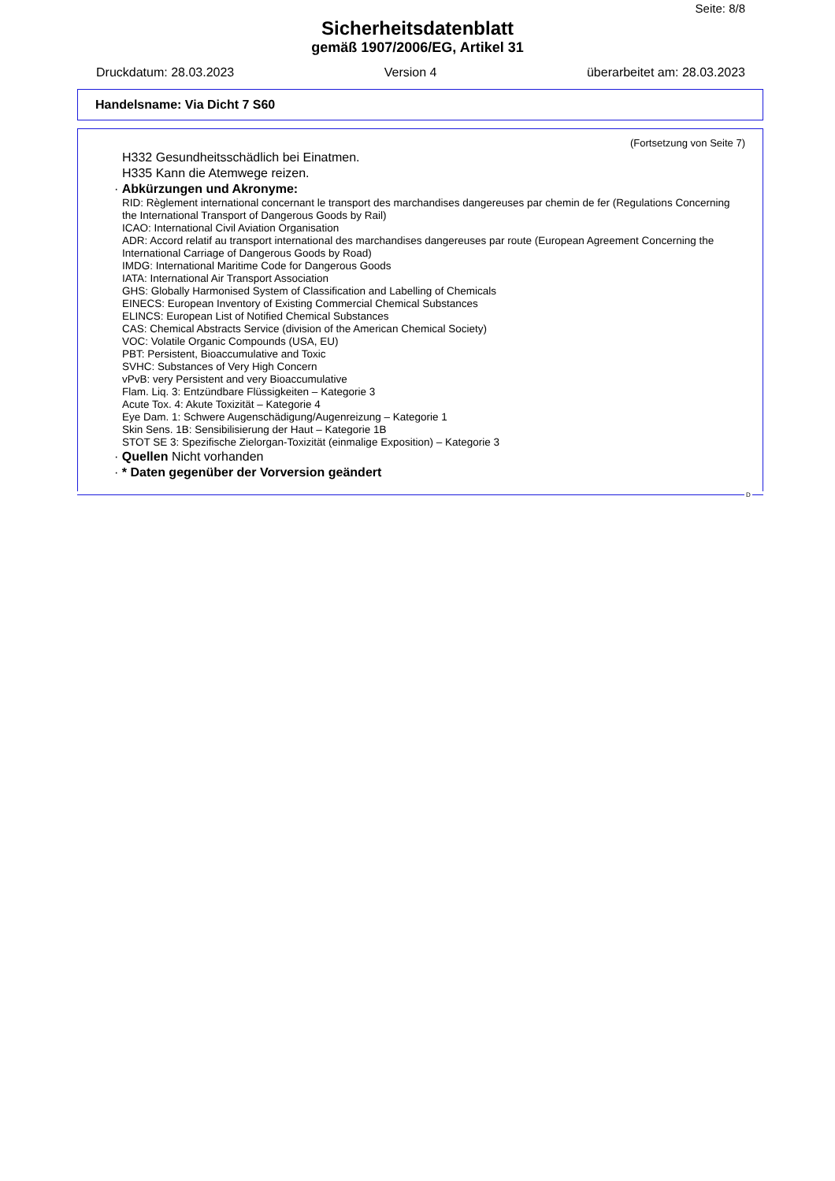Seite: 8/8
Sicherheitsdatenblatt
gemäß 1907/2006/EG, Artikel 31
Druckdatum: 28.03.2023 Version 4 überarbeitet am: 28.03.2023
Handelsname: Via Dicht 7 S60
(Fortsetzung von Seite 7)
H332 Gesundheitsschädlich bei Einatmen.
H335 Kann die Atemwege reizen.
· Abkürzungen und Akronyme:
RID: Règlement international concernant le transport des marchandises dangereuses par chemin de fer (Regulations Concerning the International Transport of Dangerous Goods by Rail)
ICAO: International Civil Aviation Organisation
ADR: Accord relatif au transport international des marchandises dangereuses par route (European Agreement Concerning the International Carriage of Dangerous Goods by Road)
IMDG: International Maritime Code for Dangerous Goods
IATA: International Air Transport Association
GHS: Globally Harmonised System of Classification and Labelling of Chemicals
EINECS: European Inventory of Existing Commercial Chemical Substances
ELINCS: European List of Notified Chemical Substances
CAS: Chemical Abstracts Service (division of the American Chemical Society)
VOC: Volatile Organic Compounds (USA, EU)
PBT: Persistent, Bioaccumulative and Toxic
SVHC: Substances of Very High Concern
vPvB: very Persistent and very Bioaccumulative
Flam. Liq. 3: Entzündbare Flüssigkeiten – Kategorie 3
Acute Tox. 4: Akute Toxizität – Kategorie 4
Eye Dam. 1: Schwere Augenschädigung/Augenreizung – Kategorie 1
Skin Sens. 1B: Sensibilisierung der Haut – Kategorie 1B
STOT SE 3: Spezifische Zielorgan-Toxizität (einmalige Exposition) – Kategorie 3
· Quellen Nicht vorhanden
· * Daten gegenüber der Vorversion geändert
D